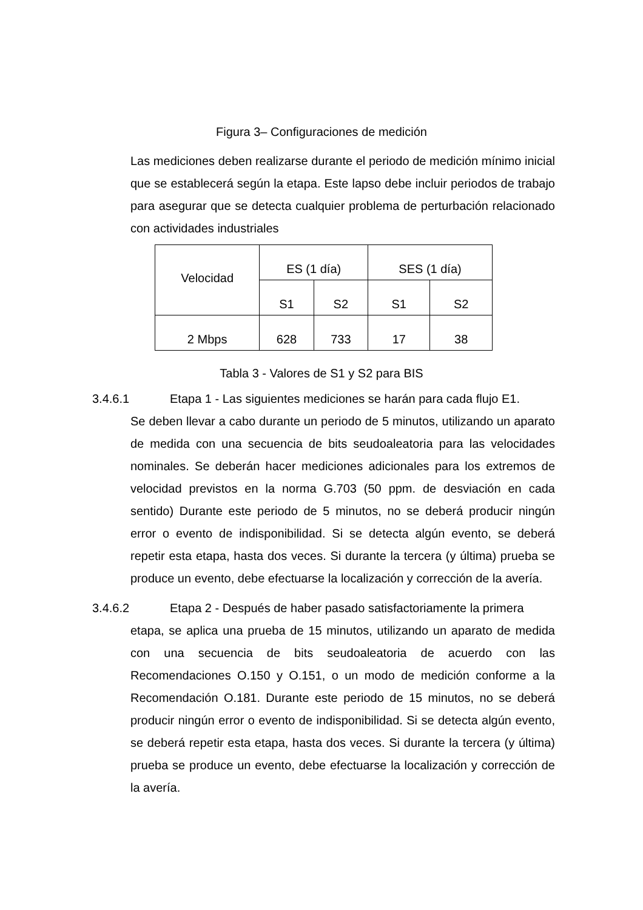Figura 3– Configuraciones de medición
Las mediciones deben realizarse durante el periodo de medición mínimo inicial que se establecerá según la etapa. Este lapso debe incluir periodos de trabajo para asegurar que se detecta cualquier problema de perturbación relacionado con actividades industriales
| Velocidad | ES (1 día) | | SES (1 día) | |
| --- | --- | --- | --- | --- |
| | S1 | S2 | S1 | S2 |
| 2 Mbps | 628 | 733 | 17 | 38 |
Tabla 3 - Valores de S1 y S2 para BIS
3.4.6.1 Etapa 1 - Las siguientes mediciones se harán para cada flujo E1.
Se deben llevar a cabo durante un periodo de 5 minutos, utilizando un aparato de medida con una secuencia de bits seudoaleatoria para las velocidades nominales. Se deberán hacer mediciones adicionales para los extremos de velocidad previstos en la norma G.703 (50 ppm. de desviación en cada sentido) Durante este periodo de 5 minutos, no se deberá producir ningún error o evento de indisponibilidad. Si se detecta algún evento, se deberá repetir esta etapa, hasta dos veces. Si durante la tercera (y última) prueba se produce un evento, debe efectuarse la localización y corrección de la avería.
3.4.6.2 Etapa 2 - Después de haber pasado satisfactoriamente la primera
etapa, se aplica una prueba de 15 minutos, utilizando un aparato de medida con una secuencia de bits seudoaleatoria de acuerdo con las Recomendaciones O.150 y O.151, o un modo de medición conforme a la Recomendación O.181. Durante este periodo de 15 minutos, no se deberá producir ningún error o evento de indisponibilidad. Si se detecta algún evento, se deberá repetir esta etapa, hasta dos veces. Si durante la tercera (y última) prueba se produce un evento, debe efectuarse la localización y corrección de la avería.